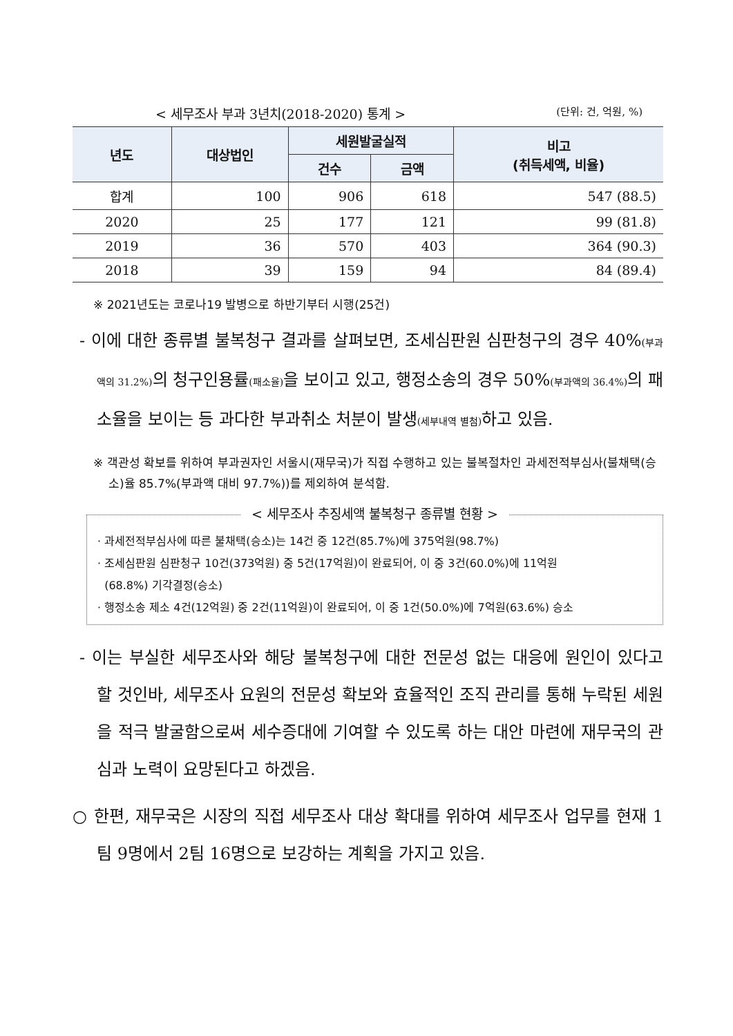< 세무조사 부과 3년치(2018-2020) 통계 > (단위: 건, 억원, %)
| 년도 | 대상법인 | 세원발굴실적 | | 비고 (취득세액, 비율) |
| --- | --- | --- | --- | --- |
| | | 건수 | 금액 | |
| 합계 | 100 | 906 | 618 | 547 (88.5) |
| 2020 | 25 | 177 | 121 | 99 (81.8) |
| 2019 | 36 | 570 | 403 | 364 (90.3) |
| 2018 | 39 | 159 | 94 | 84 (89.4) |
※ 2021년도는 코로나19 발병으로 하반기부터 시행(25건)
- 이에 대한 종류별 불복청구 결과를 살펴보면, 조세심판원 심판청구의 경우 40%(부과액의 31.2%) 의 청구인용률(패소율) 을 보이고 있고, 행정소송의 경우 50%(부과액의 36.4%) 의 패소율을 보이는 등 과다한 부과취소 처분이 발생(세부내역 별첨) 하고 있음.
※ 객관성 확보를 위하여 부과권자인 서울시(재무국)가 직접 수행하고 있는 불복절차인 과세전적부심사(불채택(승소)율 85.7%(부과액 대비 97.7%))를 제외하여 분석함.
< 세무조사 추징세액 불복청구 종류별 현황 >
· 과세전적부심사에 따른 불채택(승소)는 14건 중 12건(85.7%)에 375억원(98.7%)
· 조세심판원 심판청구 10건(373억원) 중 5건(17억원)이 완료되어, 이 중 3건(60.0%)에 11억원
(68.8%) 기각결정(승소)
· 행정소송 제소 4건(12억원) 중 2건(11억원)이 완료되어, 이 중 1건(50.0%)에 7억원(63.6%) 승소
- 이는 부실한 세무조사와 해당 불복청구에 대한 전문성 없는 대응에 원인이 있다고 할 것인바, 세무조사 요원의 전문성 확보와 효율적인 조직 관리를 통해 누락된 세원을 적극 발굴함으로써 세수증대에 기여할 수 있도록 하는 대안 마련에 재무국의 관심과 노력이 요망된다고 하겠음.
○ 한편, 재무국은 시장의 직접 세무조사 대상 확대를 위하여 세무조사 업무를 현재 1팀 9명에서 2팀 16명으로 보강하는 계획을 가지고 있음.